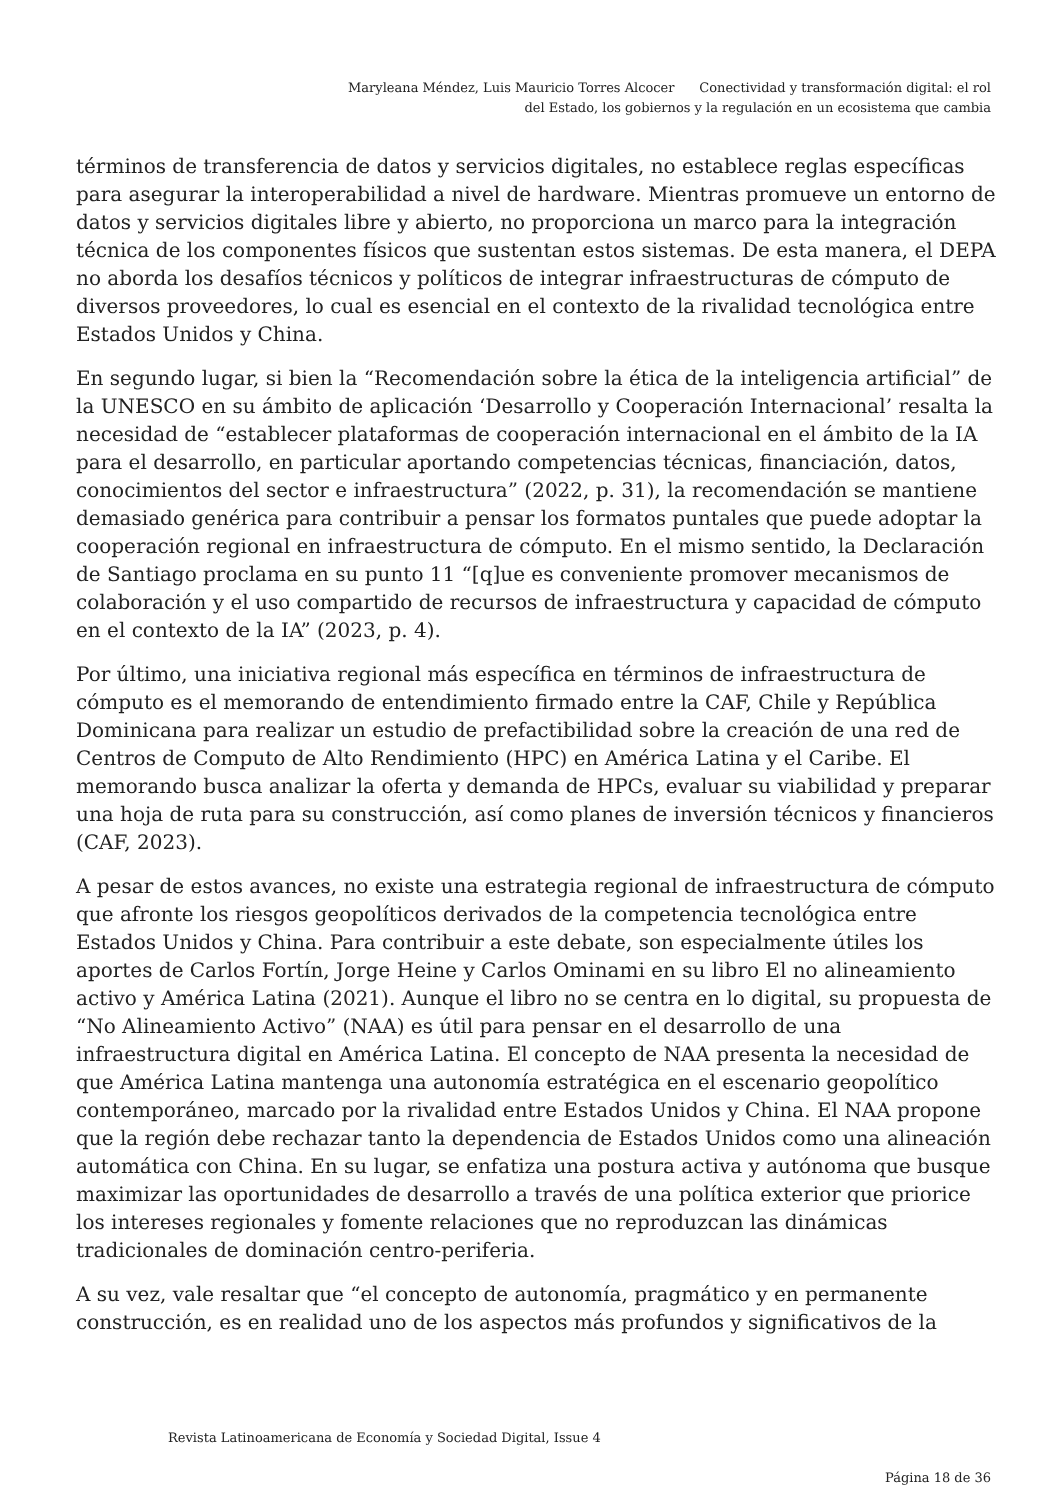Maryleana Méndez, Luis Mauricio Torres Alcocer Conectividad y transformación digital: el rol
del Estado, los gobiernos y la regulación en un ecosistema que cambia
términos de transferencia de datos y servicios digitales, no establece reglas específicas para asegurar la interoperabilidad a nivel de hardware. Mientras promueve un entorno de datos y servicios digitales libre y abierto, no proporciona un marco para la integración técnica de los componentes físicos que sustentan estos sistemas. De esta manera, el DEPA no aborda los desafíos técnicos y políticos de integrar infraestructuras de cómputo de diversos proveedores, lo cual es esencial en el contexto de la rivalidad tecnológica entre Estados Unidos y China.
En segundo lugar, si bien la “Recomendación sobre la ética de la inteligencia artificial” de la UNESCO en su ámbito de aplicación ‘Desarrollo y Cooperación Internacional’ resalta la necesidad de “establecer plataformas de cooperación internacional en el ámbito de la IA para el desarrollo, en particular aportando competencias técnicas, financiación, datos, conocimientos del sector e infraestructura” (2022, p. 31), la recomendación se mantiene demasiado genérica para contribuir a pensar los formatos puntales que puede adoptar la cooperación regional en infraestructura de cómputo. En el mismo sentido, la Declaración de Santiago proclama en su punto 11 “[q]ue es conveniente promover mecanismos de colaboración y el uso compartido de recursos de infraestructura y capacidad de cómputo en el contexto de la IA” (2023, p. 4).
Por último, una iniciativa regional más específica en términos de infraestructura de cómputo es el memorando de entendimiento firmado entre la CAF, Chile y República Dominicana para realizar un estudio de prefactibilidad sobre la creación de una red de Centros de Computo de Alto Rendimiento (HPC) en América Latina y el Caribe. El memorando busca analizar la oferta y demanda de HPCs, evaluar su viabilidad y preparar una hoja de ruta para su construcción, así como planes de inversión técnicos y financieros (CAF, 2023).
A pesar de estos avances, no existe una estrategia regional de infraestructura de cómputo que afronte los riesgos geopolíticos derivados de la competencia tecnológica entre Estados Unidos y China. Para contribuir a este debate, son especialmente útiles los aportes de Carlos Fortín, Jorge Heine y Carlos Ominami en su libro El no alineamiento activo y América Latina (2021). Aunque el libro no se centra en lo digital, su propuesta de “No Alineamiento Activo” (NAA) es útil para pensar en el desarrollo de una infraestructura digital en América Latina. El concepto de NAA presenta la necesidad de que América Latina mantenga una autonomía estratégica en el escenario geopolítico contemporáneo, marcado por la rivalidad entre Estados Unidos y China. El NAA propone que la región debe rechazar tanto la dependencia de Estados Unidos como una alineación automática con China. En su lugar, se enfatiza una postura activa y autónoma que busque maximizar las oportunidades de desarrollo a través de una política exterior que priorice los intereses regionales y fomente relaciones que no reproduzcan las dinámicas tradicionales de dominación centro-periferia.
A su vez, vale resaltar que “el concepto de autonomía, pragmático y en permanente construcción, es en realidad uno de los aspectos más profundos y significativos de la
Revista Latinoamericana de Economía y Sociedad Digital, Issue 4
Página 18 de 36